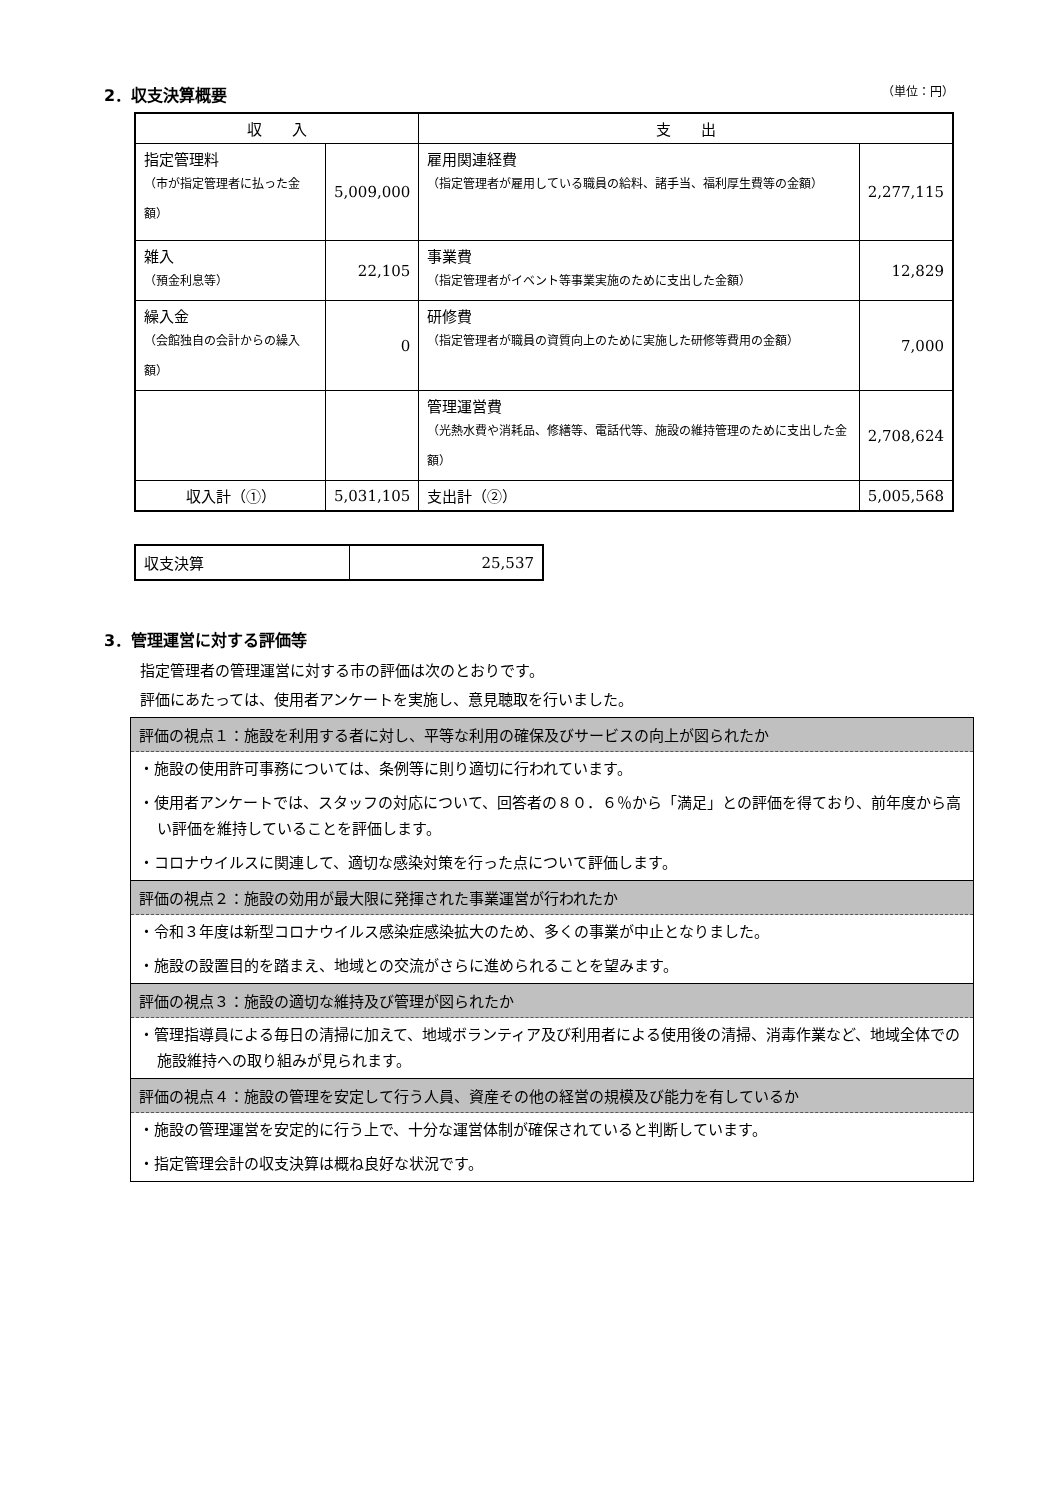2．収支決算概要 （単位：円）
| 収 入 | | 支 出 | |
| --- | --- | --- | --- |
| 指定管理料 （市が指定管理者に払った金額） | 5,009,000 | 雇用関連経費 （指定管理者が雇用している職員の給料、諸手当、福利厚生費等の金額） | 2,277,115 |
| 雑入 （預金利息等） | 22,105 | 事業費 （指定管理者がイベント等事業実施のために支出した金額） | 12,829 |
| 繰入金 （会館独自の会計からの繰入額） | 0 | 研修費 （指定管理者が職員の資質向上のために実施した研修等費用の金額） | 7,000 |
| | | 管理運営費 （光熱水費や消耗品、修繕等、電話代等、施設の維持管理のために支出した金額） | 2,708,624 |
| 収入計（①） | 5,031,105 | 支出計（②） | 5,005,568 |
| 収支決算 | 25,537 |
3．管理運営に対する評価等
指定管理者の管理運営に対する市の評価は次のとおりです。
評価にあたっては、使用者アンケートを実施し、意見聴取を行いました。
評価の視点１：施設を利用する者に対し、平等な利用の確保及びサービスの向上が図られたか
・施設の使用許可事務については、条例等に則り適切に行われています。
・使用者アンケートでは、スタッフの対応について、回答者の８０．６％から「満足」との評価を得ており、前年度から高い評価を維持していることを評価します。
・コロナウイルスに関連して、適切な感染対策を行った点について評価します。
評価の視点２：施設の効用が最大限に発揮された事業運営が行われたか
・令和３年度は新型コロナウイルス感染症感染拡大のため、多くの事業が中止となりました。
・施設の設置目的を踏まえ、地域との交流がさらに進められることを望みます。
評価の視点３：施設の適切な維持及び管理が図られたか
・管理指導員による毎日の清掃に加えて、地域ボランティア及び利用者による使用後の清掃、消毒作業など、地域全体での施設維持への取り組みが見られます。
評価の視点４：施設の管理を安定して行う人員、資産その他の経営の規模及び能力を有しているか
・施設の管理運営を安定的に行う上で、十分な運営体制が確保されていると判断しています。
・指定管理会計の収支決算は概ね良好な状況です。